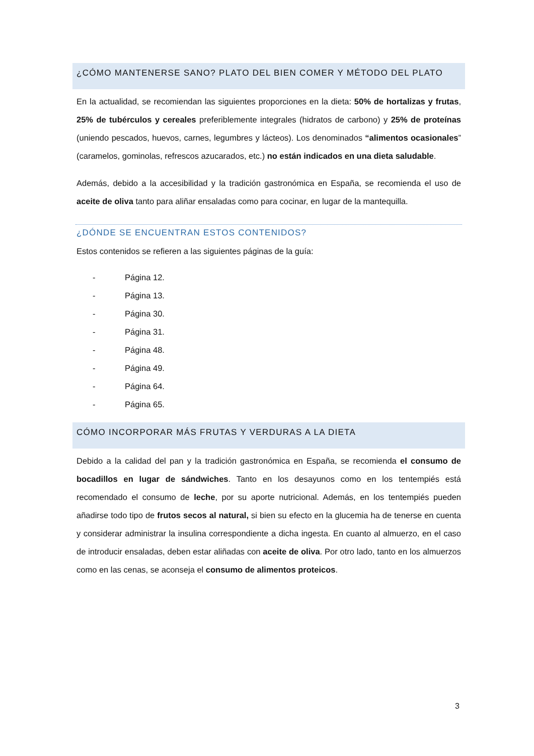¿CÓMO MANTENERSE SANO? PLATO DEL BIEN COMER Y MÉTODO DEL PLATO
En la actualidad, se recomiendan las siguientes proporciones en la dieta: 50% de hortalizas y frutas, 25% de tubérculos y cereales preferiblemente integrales (hidratos de carbono) y 25% de proteínas (uniendo pescados, huevos, carnes, legumbres y lácteos). Los denominados “alimentos ocasionales” (caramelos, gominolas, refrescos azucarados, etc.) no están indicados en una dieta saludable.
Además, debido a la accesibilidad y la tradición gastronómica en España, se recomienda el uso de aceite de oliva tanto para aliñar ensaladas como para cocinar, en lugar de la mantequilla.
¿DÓNDE SE ENCUENTRAN ESTOS CONTENIDOS?
Estos contenidos se refieren a las siguientes páginas de la guía:
- Página 12.
- Página 13.
- Página 30.
- Página 31.
- Página 48.
- Página 49.
- Página 64.
- Página 65.
CÓMO INCORPORAR MÁS FRUTAS Y VERDURAS A LA DIETA
Debido a la calidad del pan y la tradición gastronómica en España, se recomienda el consumo de bocadillos en lugar de sándwiches. Tanto en los desayunos como en los tentempiés está recomendado el consumo de leche, por su aporte nutricional. Además, en los tentempiés pueden añadirse todo tipo de frutos secos al natural, si bien su efecto en la glucemia ha de tenerse en cuenta y considerar administrar la insulina correspondiente a dicha ingesta. En cuanto al almuerzo, en el caso de introducir ensaladas, deben estar aliñadas con aceite de oliva. Por otro lado, tanto en los almuerzos como en las cenas, se aconseja el consumo de alimentos proteicos.
3